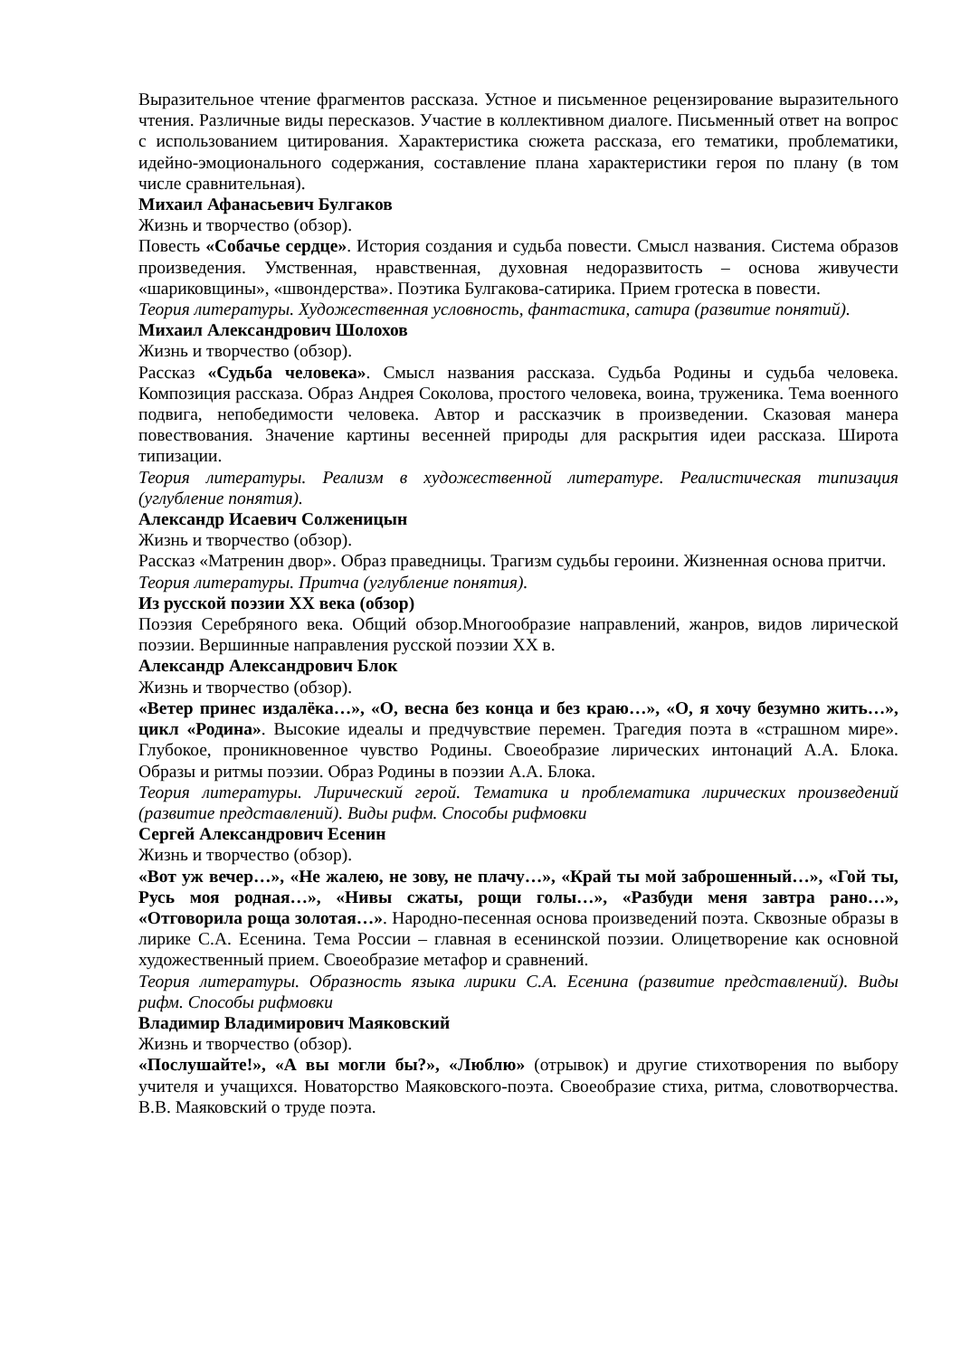Выразительное чтение фрагментов рассказа. Устное и письменное рецензирование выразительного чтения. Различные виды пересказов. Участие в коллективном диалоге. Письменный ответ на вопрос с использованием цитирования. Характеристика сюжета рассказа, его тематики, проблематики, идейно-эмоционального содержания, составление плана характеристики героя по плану (в том числе сравнительная).
Михаил Афанасьевич Булгаков
Жизнь и творчество (обзор).
Повесть «Собачье сердце». История создания и судьба повести. Смысл названия. Система образов произведения. Умственная, нравственная, духовная недоразвитость – основа живучести «шариковщины», «швондерства». Поэтика Булгакова-сатирика. Прием гротеска в повести.
Теория литературы. Художественная условность, фантастика, сатира (развитие понятий).
Михаил Александрович Шолохов
Жизнь и творчество (обзор).
Рассказ «Судьба человека». Смысл названия рассказа. Судьба Родины и судьба человека. Композиция рассказа. Образ Андрея Соколова, простого человека, воина, труженика. Тема военного подвига, непобедимости человека. Автор и рассказчик в произведении. Сказовая манера повествования. Значение картины весенней природы для раскрытия идеи рассказа. Широта типизации.
Теория литературы. Реализм в художественной литературе. Реалистическая типизация (углубление понятия).
Александр Исаевич Солженицын
Жизнь и творчество (обзор).
Рассказ «Матренин двор». Образ праведницы. Трагизм судьбы героини. Жизненная основа притчи.
Теория литературы. Притча (углубление понятия).
Из русской поэзии XX века (обзор)
Поэзия Серебряного века. Общий обзор.Многообразие направлений, жанров, видов лирической поэзии. Вершинные направления русской поэзии XX в.
Александр Александрович Блок
Жизнь и творчество (обзор).
«Ветер принес издалёка…», «О, весна без конца и без краю…», «О, я хочу безумно жить…», цикл «Родина». Высокие идеалы и предчувствие перемен. Трагедия поэта в «страшном мире». Глубокое, проникновенное чувство Родины. Своеобразие лирических интонаций А.А. Блока. Образы и ритмы поэзии. Образ Родины в поэзии А.А. Блока.
Теория литературы. Лирический герой. Тематика и проблематика лирических произведений (развитие представлений). Виды рифм. Способы рифмовки
Сергей Александрович Есенин
Жизнь и творчество (обзор).
«Вот уж вечер…», «Не жалею, не зову, не плачу…», «Край ты мой заброшенный…», «Гой ты, Русь моя родная…», «Нивы сжаты, рощи голы…», «Разбуди меня завтра рано…», «Отговорила роща золотая…». Народно-песенная основа произведений поэта. Сквозные образы в лирике С.А. Есенина. Тема России – главная в есенинской поэзии. Олицетворение как основной художественный прием. Своеобразие метафор и сравнений.
Теория литературы. Образность языка лирики С.А. Есенина (развитие представлений). Виды рифм. Способы рифмовки
Владимир Владимирович Маяковский
Жизнь и творчество (обзор).
«Послушайте!», «А вы могли бы?», «Люблю» (отрывок) и другие стихотворения по выбору учителя и учащихся. Новаторство Маяковского-поэта. Своеобразие стиха, ритма, словотворчества. В.В. Маяковский о труде поэта.